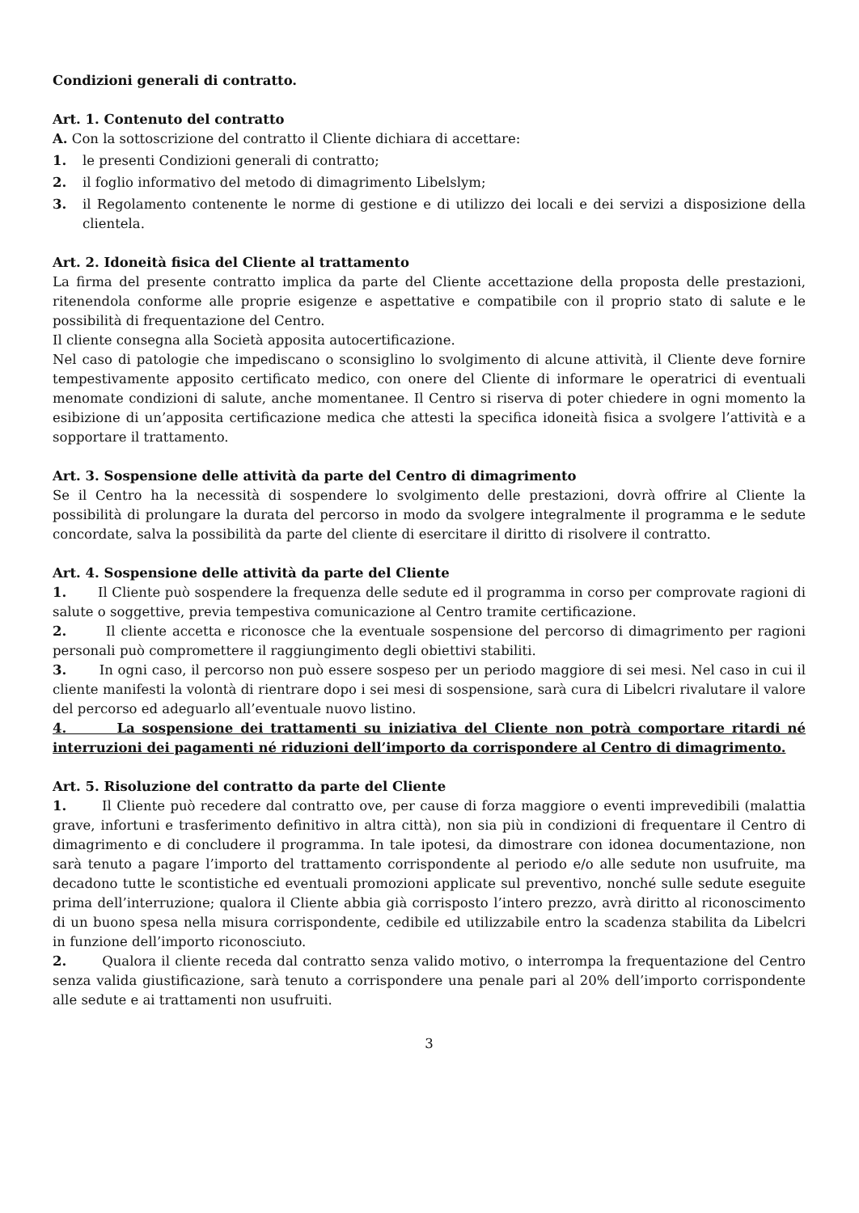Condizioni generali di contratto.
Art. 1. Contenuto del contratto
A. Con la sottoscrizione del contratto il Cliente dichiara di accettare:
1. le presenti Condizioni generali di contratto;
2. il foglio informativo del metodo di dimagrimento Libelslym;
3. il Regolamento contenente le norme di gestione e di utilizzo dei locali e dei servizi a disposizione della clientela.
Art. 2. Idoneità fisica del Cliente al trattamento
La firma del presente contratto implica da parte del Cliente accettazione della proposta delle prestazioni, ritenendola conforme alle proprie esigenze e aspettative e compatibile con il proprio stato di salute e le possibilità di frequentazione del Centro.
Il cliente consegna alla Società apposita autocertificazione.
Nel caso di patologie che impediscano o sconsiglino lo svolgimento di alcune attività, il Cliente deve fornire tempestivamente apposito certificato medico, con onere del Cliente di informare le operatrici di eventuali menomate condizioni di salute, anche momentanee. Il Centro si riserva di poter chiedere in ogni momento la esibizione di un’apposita certificazione medica che attesti la specifica idoneità fisica a svolgere l’attività e a sopportare il trattamento.
Art. 3. Sospensione delle attività da parte del Centro di dimagrimento
Se il Centro ha la necessità di sospendere lo svolgimento delle prestazioni, dovrà offrire al Cliente la possibilità di prolungare la durata del percorso in modo da svolgere integralmente il programma e le sedute concordate, salva la possibilità da parte del cliente di esercitare il diritto di risolvere il contratto.
Art. 4. Sospensione delle attività da parte del Cliente
1. Il Cliente può sospendere la frequenza delle sedute ed il programma in corso per comprovate ragioni di salute o soggettive, previa tempestiva comunicazione al Centro tramite certificazione.
2. Il cliente accetta e riconosce che la eventuale sospensione del percorso di dimagrimento per ragioni personali può compromettere il raggiungimento degli obiettivi stabiliti.
3. In ogni caso, il percorso non può essere sospeso per un periodo maggiore di sei mesi. Nel caso in cui il cliente manifesti la volontà di rientrare dopo i sei mesi di sospensione, sarà cura di Libelcri rivalutare il valore del percorso ed adeguarlo all’eventuale nuovo listino.
4. La sospensione dei trattamenti su iniziativa del Cliente non potrà comportare ritardi né interruzioni dei pagamenti né riduzioni dell’importo da corrispondere al Centro di dimagrimento.
Art. 5. Risoluzione del contratto da parte del Cliente
1. Il Cliente può recedere dal contratto ove, per cause di forza maggiore o eventi imprevedibili (malattia grave, infortuni e trasferimento definitivo in altra città), non sia più in condizioni di frequentare il Centro di dimagrimento e di concludere il programma. In tale ipotesi, da dimostrare con idonea documentazione, non sarà tenuto a pagare l’importo del trattamento corrispondente al periodo e/o alle sedute non usufruite, ma decadono tutte le scontistiche ed eventuali promozioni applicate sul preventivo, nonché sulle sedute eseguite prima dell’interruzione; qualora il Cliente abbia già corrisposto l’intero prezzo, avrà diritto al riconoscimento di un buono spesa nella misura corrispondente, cedibile ed utilizzabile entro la scadenza stabilita da Libelcri in funzione dell’importo riconosciuto.
2. Qualora il cliente receda dal contratto senza valido motivo, o interrompa la frequentazione del Centro senza valida giustificazione, sarà tenuto a corrispondere una penale pari al 20% dell’importo corrispondente alle sedute e ai trattamenti non usufruiti.
3